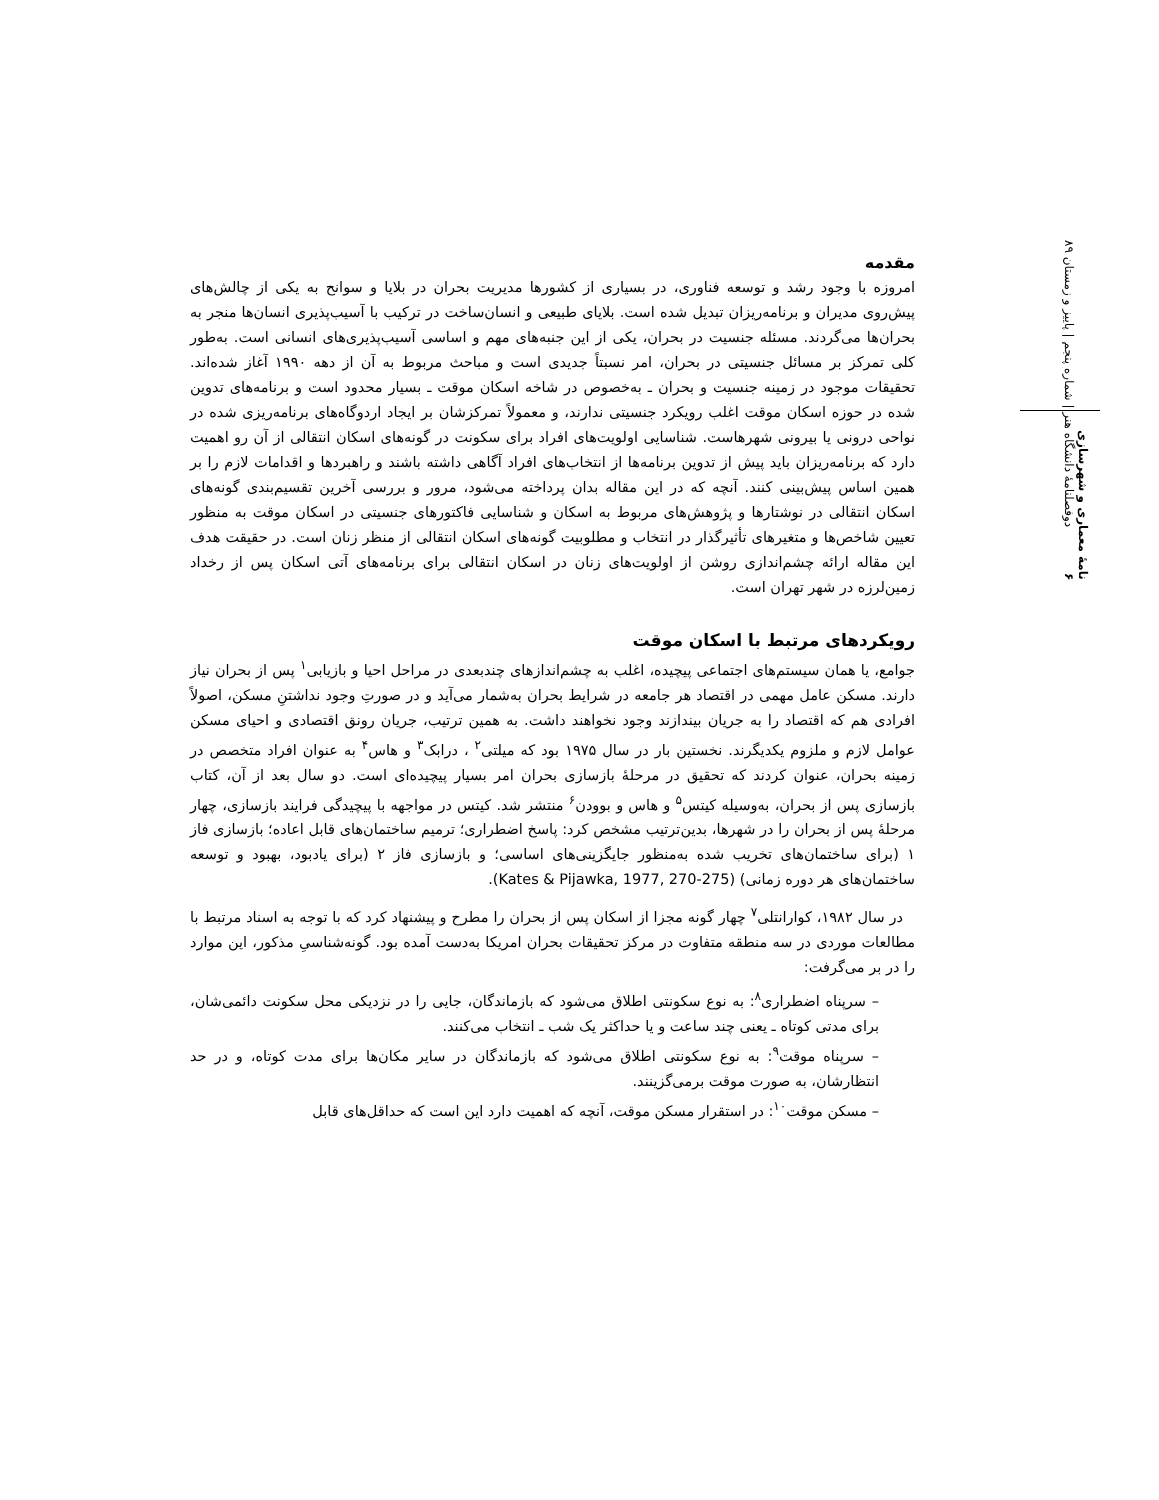دوفصلنامهٔ دانشگاه هنر | شماره پنجم | پاییز و زمستان ۸۹
نامهٔ معماری و شهرسازی ۶
مقدمه
امروزه با وجود رشد و توسعه فناوری، در بسیاری از کشورها مدیریت بحران در بلایا و سوانح به یکی از چالش‌های پیش‌روی مدیران و برنامه‌ریزان تبدیل شده است. بلایای طبیعی و انسان‌ساخت در ترکیب با آسیب‌پذیری انسان‌ها منجر به بحران‌ها می‌گردند. مسئله جنسیت در بحران، یکی از این جنبه‌های مهم و اساسی آسیب‌پذیری‌های انسانی است. به‌طور کلی تمرکز بر مسائل جنسیتی در بحران، امر نسبتاً جدیدی است و مباحث مربوط به آن از دهه ۱۹۹۰ آغاز شده‌اند. تحقیقات موجود در زمینه جنسیت و بحران ـ به‌خصوص در شاخه اسکان موقت ـ بسیار محدود است و برنامه‌های تدوین شده در حوزه اسکان موقت اغلب رویکرد جنسیتی ندارند، و معمولاً تمرکزشان بر ایجاد اردوگاه‌های برنامه‌ریزی شده در نواحی درونی یا بیرونی شهرهاست. شناسایی اولویت‌های افراد برای سکونت در گونه‌های اسکان انتقالی از آن رو اهمیت دارد که برنامه‌ریزان باید پیش از تدوین برنامه‌ها از انتخاب‌های افراد آگاهی داشته باشند و راهبردها و اقدامات لازم را بر همین اساس پیش‌بینی کنند. آنچه که در این مقاله بدان پرداخته می‌شود، مرور و بررسی آخرین تقسیم‌بندی گونه‌های اسکان انتقالی در نوشتارها و پژوهش‌های مربوط به اسکان و شناسایی فاکتورهای جنسیتی در اسکان موقت به منظور تعیین شاخص‌ها و متغیرهای تأثیرگذار در انتخاب و مطلوبیت گونه‌های اسکان انتقالی از منظر زنان است. در حقیقت هدف این مقاله ارائه چشم‌اندازی روشن از اولویت‌های زنان در اسکان انتقالی برای برنامه‌های آتی اسکان پس از رخداد زمین‌لرزه در شهر تهران است.
رویکردهای مرتبط با اسکان موقت
جوامع، یا همان سیستم‌های اجتماعی پیچیده، اغلب به چشم‌اندازهای چندبعدی در مراحل احیا و بازیابی<sup>۱</sup> پس از بحران نیاز دارند. مسکن عامل مهمی در اقتصاد هر جامعه در شرایط بحران به‌شمار می‌آید و در صورتِ وجود نداشتنِ مسکن، اصولاً افرادی هم که اقتصاد را به جریان بیندازند وجود نخواهند داشت. به همین ترتیب، جریان رونق اقتصادی و احیای مسکن عوامل لازم و ملزوم یکدیگرند. نخستین بار در سال ۱۹۷۵ بود که میلتی<sup>۲</sup> ، درابک<sup>۳</sup> و هاس<sup>۴</sup> به عنوان افراد متخصص در زمینه بحران، عنوان کردند که تحقیق در مرحلهٔ بازسازی بحران امر بسیار پیچیده‌ای است. دو سال بعد از آن، کتاب بازسازی پس از بحران، به‌وسیله کیتس<sup>۵</sup> و هاس و بوودن<sup>۶</sup> منتشر شد. کیتس در مواجهه با پیچیدگی فرایند بازسازی، چهار مرحلهٔ پس از بحران را در شهرها، بدین‌ترتیب مشخص کرد: پاسخ اضطراری؛ ترمیم ساختمان‌های قابل اعاده؛ بازسازی فاز ۱ (برای ساختمان‌های تخریب شده به‌منظور جایگزینی‌های اساسی؛ و بازسازی فاز ۲ (برای یادبود، بهبود و توسعه ساختمان‌های هر دوره زمانی) (Kates & Pijawka, 1977, 270-275).
در سال ۱۹۸۲، کوارانتلی<sup>۷</sup> چهار گونه مجزا از اسکان پس از بحران را مطرح و پیشنهاد کرد که با توجه به اسناد مرتبط با مطالعات موردی در سه منطقه متفاوت در مرکز تحقیقات بحران امریکا به‌دست آمده بود. گونه‌شناسیِ مذکور، این موارد را در بر می‌گرفت:
– سرپناه اضطراری<sup>۸</sup>: به نوع سکونتی اطلاق می‌شود که بازماندگان، جایی را در نزدیکی محل سکونت دائمی‌شان، برای مدتی کوتاه ـ یعنی چند ساعت و یا حداکثر یک شب ـ انتخاب می‌کنند.
– سرپناه موقت<sup>۹</sup>: به نوع سکونتی اطلاق می‌شود که بازماندگان در سایر مکان‌ها برای مدت کوتاه، و در حد انتظارشان، به صورت موقت برمی‌گزینند.
– مسکن موقت<sup>۱۰</sup>: در استقرار مسکن موقت، آنچه که اهمیت دارد این است که حداقل‌های قابل